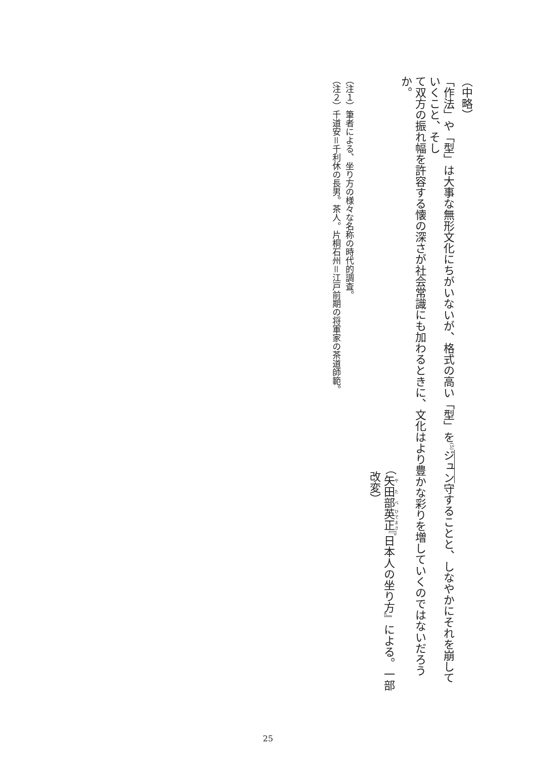（中略）
「作法」や「型」は大事な無形文化にちがいないが、格式の高い「型」を<sup>(5)</sup>ジュン守することと、しなやかにそれを崩していくこと、そし
て双方の振れ幅を許容する懐の深さが社会常識にも加わるときに、文化はより豊かな彩りを増していくのではないだろうか。
（矢田部英正『日本人の坐り方』による。一部改変）
（注１）筆者による、坐り方の様々な名称の時代的調査。
（注２）千道安＝千利休の長男。茶人。片桐石州＝江戸前期の将軍家の茶道師範。
25